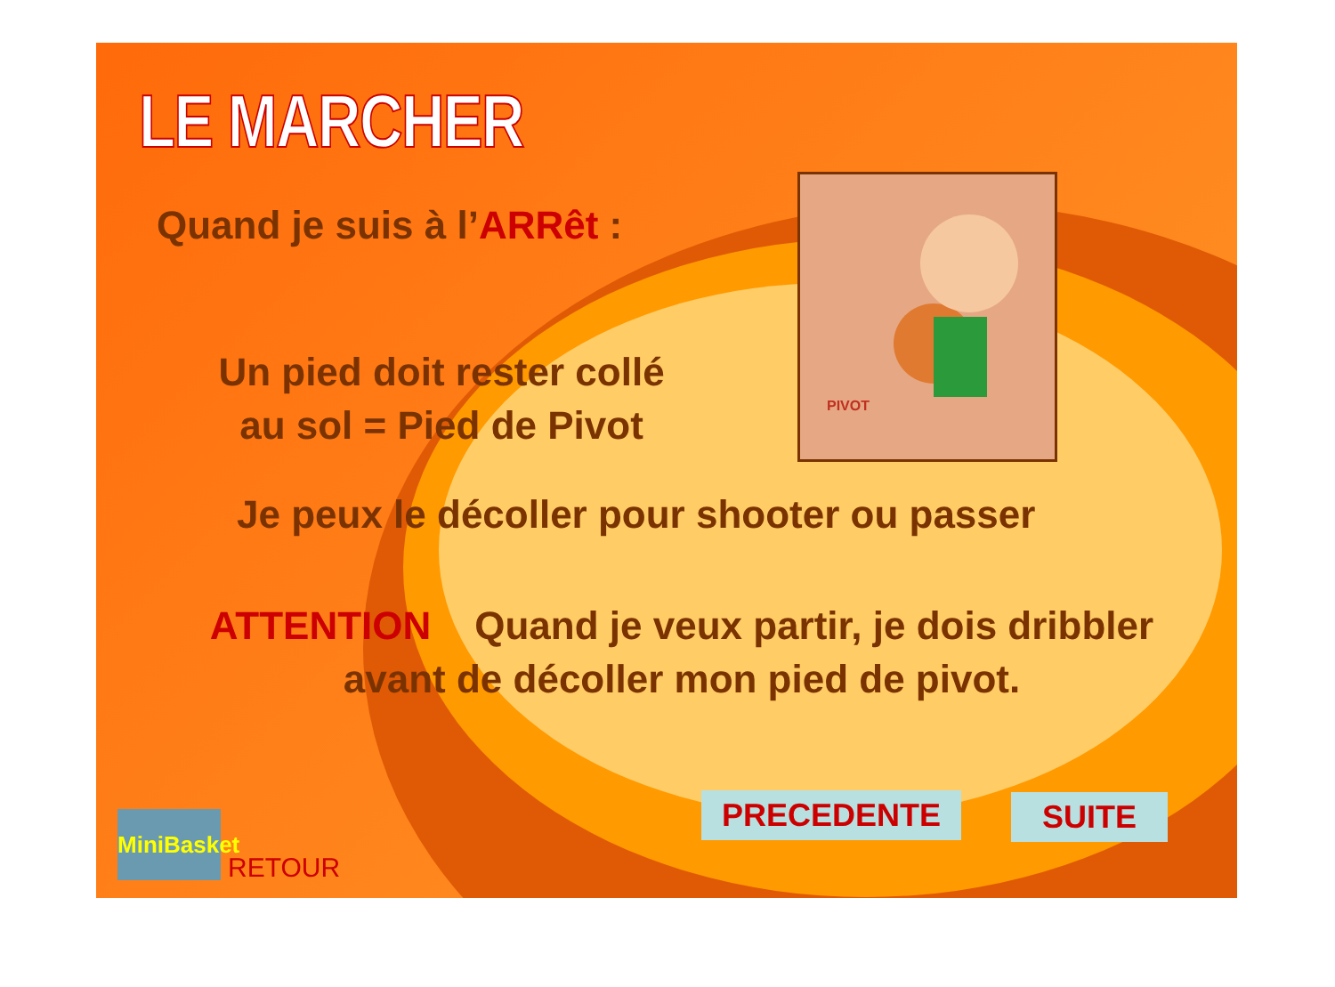PIVOT
LE MARCHER
Quand je suis à l’ARRêt :
Un pied doit rester collé au sol = Pied de Pivot
Je peux le décoller pour shooter ou passer
ATTENTION Quand je veux partir, je dois dribbler avant de décoller mon pied de pivot.
PRECEDENTE SUITE
MiniBasket
RETOUR